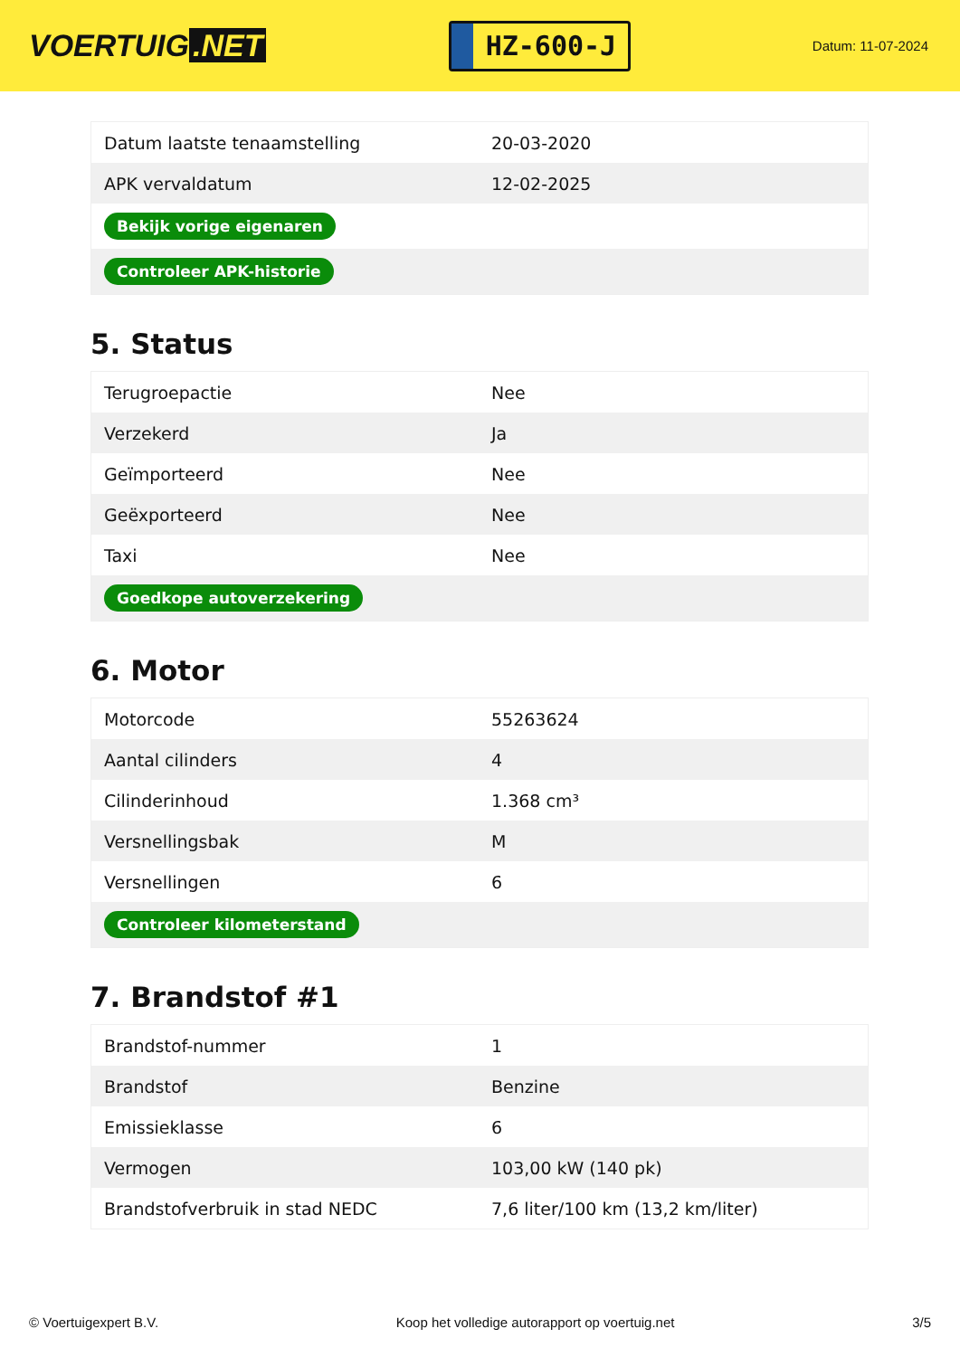VOERTUIG.NET
HZ-600-J
Datum: 11-07-2024
| Datum laatste tenaamstelling | 20-03-2020 |
| APK vervaldatum | 12-02-2025 |
| Bekijk vorige eigenaren | |
| Controleer APK-historie | |
5. Status
| Terugroepactie | Nee |
| Verzekerd | Ja |
| Geïmporteerd | Nee |
| Geëxporteerd | Nee |
| Taxi | Nee |
| Goedkope autoverzekering | |
6. Motor
| Motorcode | 55263624 |
| Aantal cilinders | 4 |
| Cilinderinhoud | 1.368 cm³ |
| Versnellingsbak | M |
| Versnellingen | 6 |
| Controleer kilometerstand | |
7. Brandstof #1
| Brandstof-nummer | 1 |
| Brandstof | Benzine |
| Emissieklasse | 6 |
| Vermogen | 103,00 kW (140 pk) |
| Brandstofverbruik in stad NEDC | 7,6 liter/100 km (13,2 km/liter) |
© Voertuigexpert B.V. Koop het volledige autorapport op voertuig.net 3/5